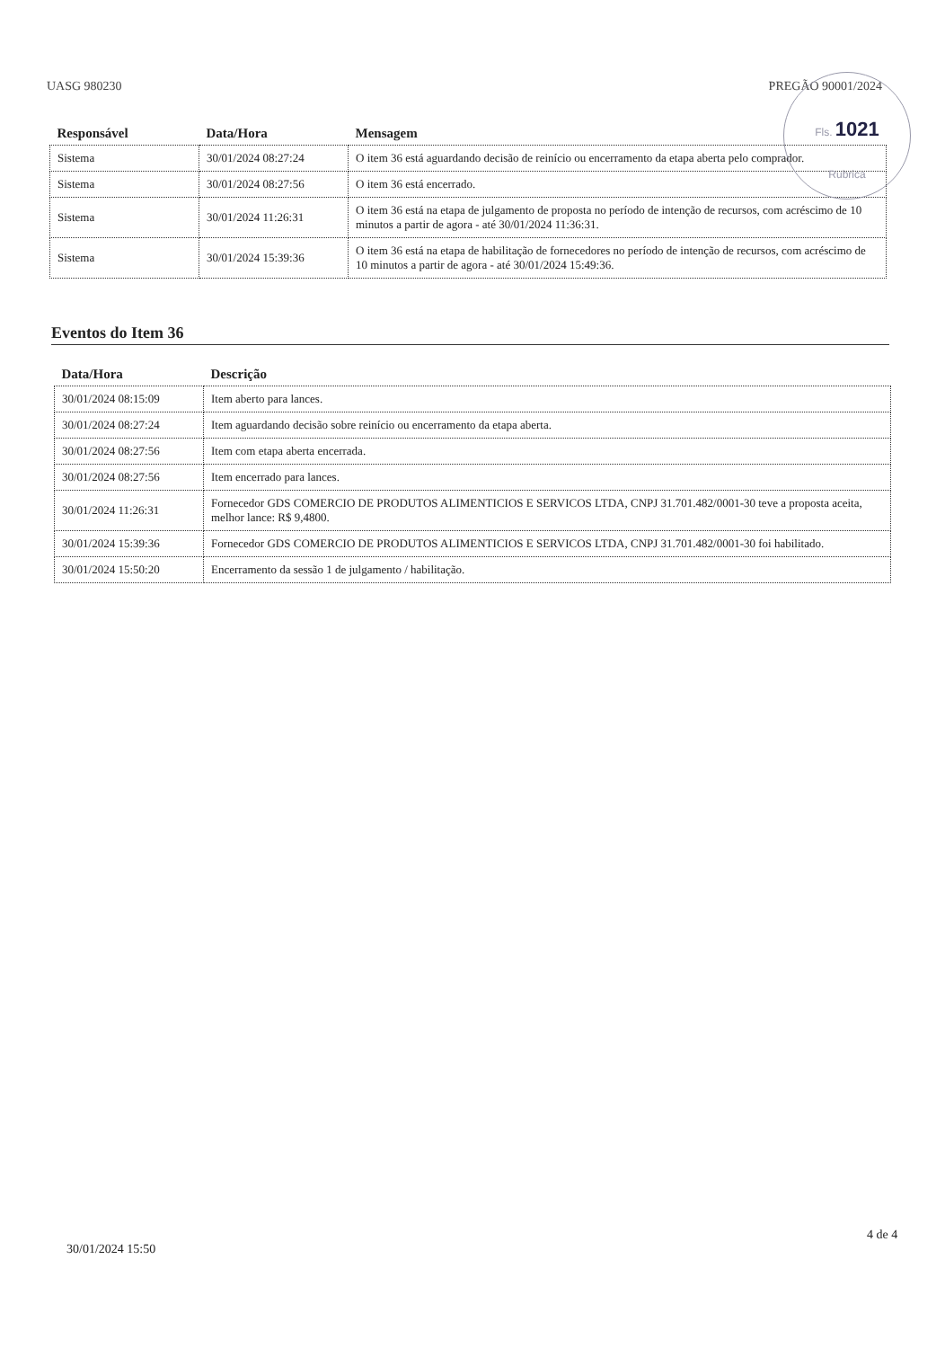UASG 980230 PREGÃO 90001/2024
Fls. 1021
Rubrica
| Responsável | Data/Hora | Mensagem |
| --- | --- | --- |
| Sistema | 30/01/2024 08:27:24 | O item 36 está aguardando decisão de reinício ou encerramento da etapa aberta pelo comprador. |
| Sistema | 30/01/2024 08:27:56 | O item 36 está encerrado. |
| Sistema | 30/01/2024 11:26:31 | O item 36 está na etapa de julgamento de proposta no período de intenção de recursos, com acréscimo de 10 minutos a partir de agora - até 30/01/2024 11:36:31. |
| Sistema | 30/01/2024 15:39:36 | O item 36 está na etapa de habilitação de fornecedores no período de intenção de recursos, com acréscimo de 10 minutos a partir de agora - até 30/01/2024 15:49:36. |
Eventos do Item 36
| Data/Hora | Descrição |
| --- | --- |
| 30/01/2024 08:15:09 | Item aberto para lances. |
| 30/01/2024 08:27:24 | Item aguardando decisão sobre reinício ou encerramento da etapa aberta. |
| 30/01/2024 08:27:56 | Item com etapa aberta encerrada. |
| 30/01/2024 08:27:56 | Item encerrado para lances. |
| 30/01/2024 11:26:31 | Fornecedor GDS COMERCIO DE PRODUTOS ALIMENTICIOS E SERVICOS LTDA, CNPJ 31.701.482/0001-30 teve a proposta aceita, melhor lance: R$ 9,4800. |
| 30/01/2024 15:39:36 | Fornecedor GDS COMERCIO DE PRODUTOS ALIMENTICIOS E SERVICOS LTDA, CNPJ 31.701.482/0001-30 foi habilitado. |
| 30/01/2024 15:50:20 | Encerramento da sessão 1 de julgamento / habilitação. |
4 de 4
30/01/2024 15:50